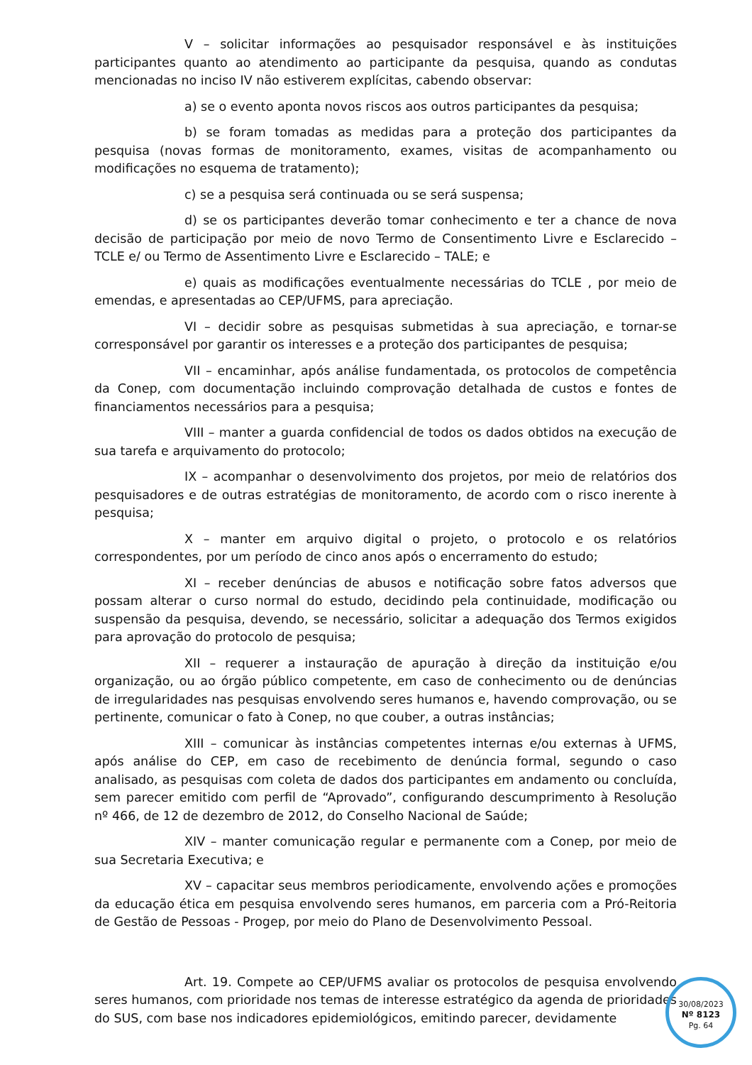V – solicitar informações ao pesquisador responsável e às instituições participantes quanto ao atendimento ao participante da pesquisa, quando as condutas mencionadas no inciso IV não estiverem explícitas, cabendo observar:
a) se o evento aponta novos riscos aos outros participantes da pesquisa;
b) se foram tomadas as medidas para a proteção dos participantes da pesquisa (novas formas de monitoramento, exames, visitas de acompanhamento ou modificações no esquema de tratamento);
c) se a pesquisa será continuada ou se será suspensa;
d) se os participantes deverão tomar conhecimento e ter a chance de nova decisão de participação por meio de novo Termo de Consentimento Livre e Esclarecido – TCLE e/ ou Termo de Assentimento Livre e Esclarecido – TALE; e
e) quais as modificações eventualmente necessárias do TCLE , por meio de emendas, e apresentadas ao CEP/UFMS, para apreciação.
VI – decidir sobre as pesquisas submetidas à sua apreciação, e tornar-se corresponsável por garantir os interesses e a proteção dos participantes de pesquisa;
VII – encaminhar, após análise fundamentada, os protocolos de competência da Conep, com documentação incluindo comprovação detalhada de custos e fontes de financiamentos necessários para a pesquisa;
VIII – manter a guarda confidencial de todos os dados obtidos na execução de sua tarefa e arquivamento do protocolo;
IX – acompanhar o desenvolvimento dos projetos, por meio de relatórios dos pesquisadores e de outras estratégias de monitoramento, de acordo com o risco inerente à pesquisa;
X – manter em arquivo digital o projeto, o protocolo e os relatórios correspondentes, por um período de cinco anos após o encerramento do estudo;
XI – receber denúncias de abusos e notificação sobre fatos adversos que possam alterar o curso normal do estudo, decidindo pela continuidade, modificação ou suspensão da pesquisa, devendo, se necessário, solicitar a adequação dos Termos exigidos para aprovação do protocolo de pesquisa;
XII – requerer a instauração de apuração à direção da instituição e/ou organização, ou ao órgão público competente, em caso de conhecimento ou de denúncias de irregularidades nas pesquisas envolvendo seres humanos e, havendo comprovação, ou se pertinente, comunicar o fato à Conep, no que couber, a outras instâncias;
XIII – comunicar às instâncias competentes internas e/ou externas à UFMS, após análise do CEP, em caso de recebimento de denúncia formal, segundo o caso analisado, as pesquisas com coleta de dados dos participantes em andamento ou concluída, sem parecer emitido com perfil de “Aprovado”, configurando descumprimento à Resolução nº 466, de 12 de dezembro de 2012, do Conselho Nacional de Saúde;
XIV – manter comunicação regular e permanente com a Conep, por meio de sua Secretaria Executiva; e
XV – capacitar seus membros periodicamente, envolvendo ações e promoções da educação ética em pesquisa envolvendo seres humanos, em parceria com a Pró-Reitoria de Gestão de Pessoas - Progep, por meio do Plano de Desenvolvimento Pessoal.
Art. 19. Compete ao CEP/UFMS avaliar os protocolos de pesquisa envolvendo seres humanos, com prioridade nos temas de interesse estratégico da agenda de prioridades do SUS, com base nos indicadores epidemiológicos, emitindo parecer, devidamente
30/08/2023
Nº 8123
Pg. 64